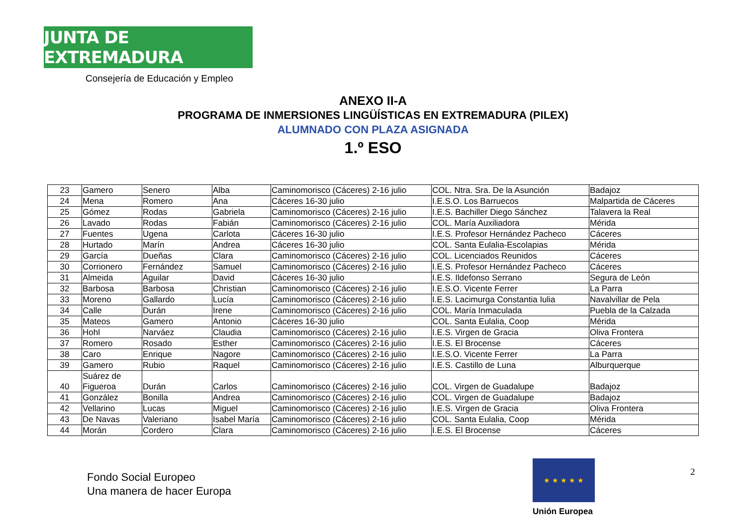JUNTA DE EXTREMADURA
Consejería de Educación y Empleo
ANEXO II-A
PROGRAMA DE INMERSIONES LINGÜÍSTICAS EN EXTREMADURA (PILEX)
ALUMNADO CON PLAZA ASIGNADA
1.º ESO
| 23 | Gamero | Senero | Alba | Caminomorisco (Cáceres) 2-16 julio | COL. Ntra. Sra. De la Asunción | Badajoz |
| 24 | Mena | Romero | Ana | Cáceres 16-30 julio | I.E.S.O. Los Barruecos | Malpartida de Cáceres |
| 25 | Gómez | Rodas | Gabriela | Caminomorisco (Cáceres) 2-16 julio | I.E.S. Bachiller Diego Sánchez | Talavera la Real |
| 26 | Lavado | Rodas | Fabián | Caminomorisco (Cáceres) 2-16 julio | COL. María Auxiliadora | Mérida |
| 27 | Fuentes | Ugena | Carlota | Cáceres 16-30 julio | I.E.S. Profesor Hernández Pacheco | Cáceres |
| 28 | Hurtado | Marín | Andrea | Cáceres 16-30 julio | COL. Santa Eulalia-Escolapias | Mérida |
| 29 | García | Dueñas | Clara | Caminomorisco (Cáceres) 2-16 julio | COL. Licenciados Reunidos | Cáceres |
| 30 | Corrionero | Fernández | Samuel | Caminomorisco (Cáceres) 2-16 julio | I.E.S. Profesor Hernández Pacheco | Cáceres |
| 31 | Almeida | Aguilar | David | Cáceres 16-30 julio | I.E.S. Ildefonso Serrano | Segura de León |
| 32 | Barbosa | Barbosa | Christian | Caminomorisco (Cáceres) 2-16 julio | I.E.S.O. Vicente Ferrer | La Parra |
| 33 | Moreno | Gallardo | Lucía | Caminomorisco (Cáceres) 2-16 julio | I.E.S. Lacimurga Constantia Iulia | Navalvillar de Pela |
| 34 | Calle | Durán | Irene | Caminomorisco (Cáceres) 2-16 julio | COL. María Inmaculada | Puebla de la Calzada |
| 35 | Mateos | Gamero | Antonio | Cáceres 16-30 julio | COL. Santa Eulalia, Coop | Mérida |
| 36 | Hohl | Narváez | Claudia | Caminomorisco (Cáceres) 2-16 julio | I.E.S. Virgen de Gracia | Oliva Frontera |
| 37 | Romero | Rosado | Esther | Caminomorisco (Cáceres) 2-16 julio | I.E.S. El Brocense | Cáceres |
| 38 | Caro | Enrique | Nagore | Caminomorisco (Cáceres) 2-16 julio | I.E.S.O. Vicente Ferrer | La Parra |
| 39 | Gamero | Rubio | Raquel | Caminomorisco (Cáceres) 2-16 julio | I.E.S. Castillo de Luna | Alburquerque |
| 40 | Suárez de Figueroa | Durán | Carlos | Caminomorisco (Cáceres) 2-16 julio | COL. Virgen de Guadalupe | Badajoz |
| 41 | González | Bonilla | Andrea | Caminomorisco (Cáceres) 2-16 julio | COL. Virgen de Guadalupe | Badajoz |
| 42 | Vellarino | Lucas | Miguel | Caminomorisco (Cáceres) 2-16 julio | I.E.S. Virgen de Gracia | Oliva Frontera |
| 43 | De Navas | Valeriano | Isabel María | Caminomorisco (Cáceres) 2-16 julio | COL. Santa Eulalia, Coop | Mérida |
| 44 | Morán | Cordero | Clara | Caminomorisco (Cáceres) 2-16 julio | I.E.S. El Brocense | Cáceres |
Fondo Social Europeo
Una manera de hacer Europa
★ ★ ★ ★ ★
Unión Europea
2